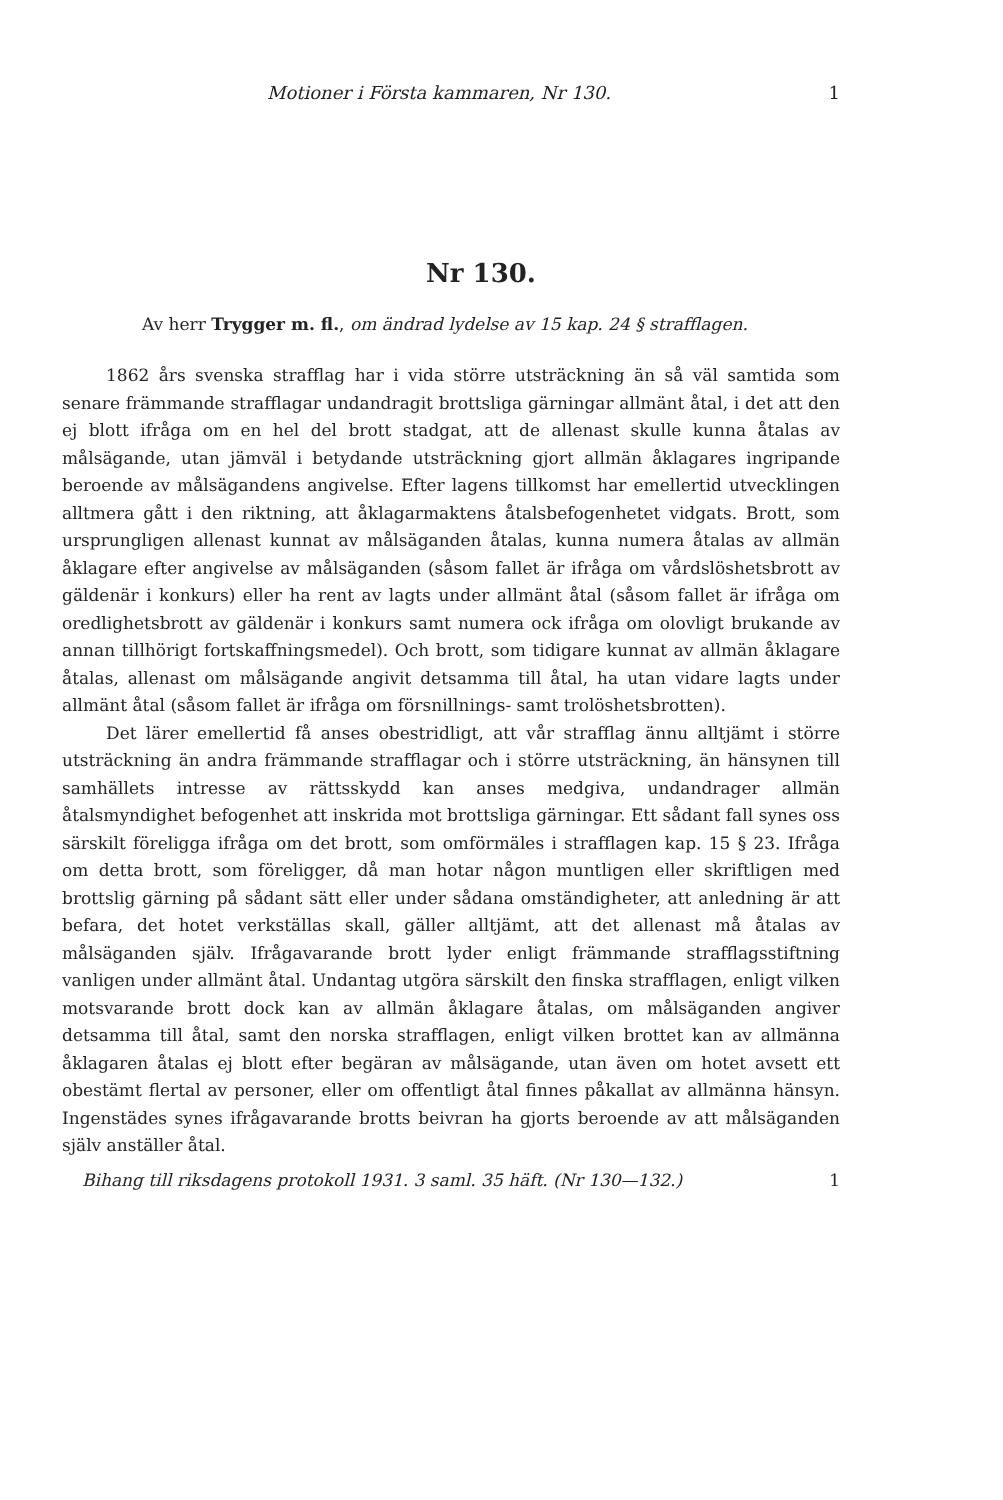Motioner i Första kammaren, Nr 130. 1
Nr 130.
Av herr Trygger m. fl., om ändrad lydelse av 15 kap. 24 § straff­lagen.
1862 års svenska strafflag har i vida större utsträckning än så väl samtida som senare främmande strafflagar undandragit brottsliga gärningar allmänt åtal, i det att den ej blott ifråga om en hel del brott stadgat, att de allenast skulle kunna åtalas av målsägande, utan jämväl i betydande utsträckning gjort allmän åklagares ingripande beroende av målsägandens angivelse. Efter lagens tillkomst har emellertid utvecklingen alltmera gått i den riktning, att åklagarmaktens åtalsbefogenhetet vidgats. Brott, som ursprungligen allenast kunnat av målsäganden åtalas, kunna numera åtalas av allmän åklagare efter angivelse av målsäganden (såsom fallet är ifråga om vårdslöshetsbrott av gäldenär i konkurs) eller ha rent av lagts under allmänt åtal (såsom fallet är ifråga om oredlighetsbrott av gäldenär i konkurs samt numera ock ifråga om olovligt brukande av annan tillhörigt fortskaffningsmedel). Och brott, som tidigare kunnat av allmän åklagare åtalas, allenast om målsägande angivit detsamma till åtal, ha utan vidare lagts under allmänt åtal (såsom fallet är ifråga om försnillnings- samt trolöshetsbrotten).
Det lärer emellertid få anses obestridligt, att vår strafflag ännu alltjämt i större utsträckning än andra främmande strafflagar och i större utsträckning, än hänsynen till samhällets intresse av rättsskydd kan anses medgiva, undandrager allmän åtalsmyndighet befogenhet att inskrida mot brottsliga gärningar. Ett sådant fall synes oss särskilt föreligga ifråga om det brott, som omförmäles i strafflagen kap. 15 § 23. Ifråga om detta brott, som föreligger, då man hotar någon muntligen eller skriftligen med brottslig gärning på sådant sätt eller under sådana omständigheter, att anledning är att befara, det hotet verkställas skall, gäller alltjämt, att det allenast må åtalas av målsäganden själv. Ifrågavarande brott lyder enligt främmande strafflagsstiftning vanligen under allmänt åtal. Undantag utgöra särskilt den finska strafflagen, enligt vilken motsvarande brott dock kan av allmän åklagare åtalas, om målsäganden angiver detsamma till åtal, samt den norska strafflagen, enligt vilken brottet kan av allmänna åklagaren åtalas ej blott efter begäran av målsägande, utan även om hotet avsett ett obestämt flertal av personer, eller om offentligt åtal finnes påkallat av allmänna hänsyn. Ingenstädes synes ifrågavarande brotts beivran ha gjorts beroende av att målsäganden själv anställer åtal.
Bihang till riksdagens protokoll 1931. 3 saml. 35 häft. (Nr 130—132.) 1